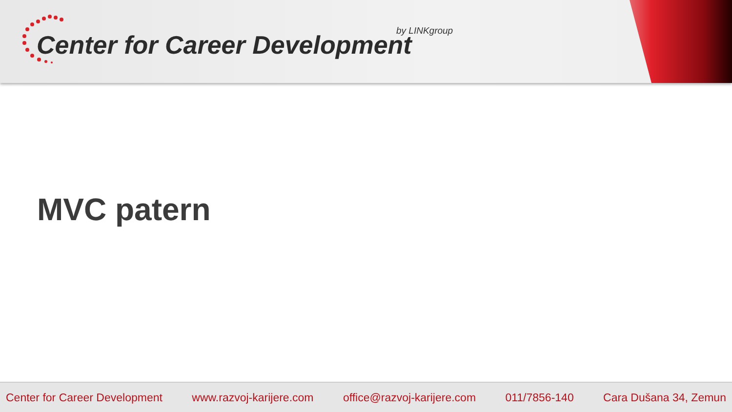Center for Career Development by LINKgroup
MVC patern
Center for Career Development www.razvoj-karijere.com office@razvoj-karijere.com 011/7856-140 Cara Dušana 34, Zemun